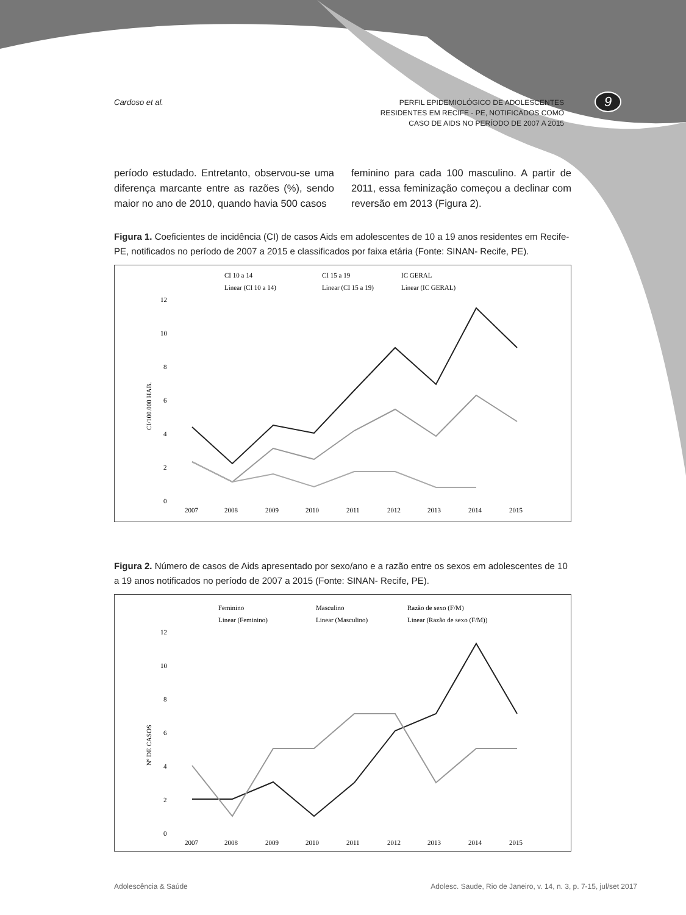Cardoso et al.
PERFIL EPIDEMIOLÓGICO DE ADOLESCENTES
RESIDENTES EM RECIFE - PE, NOTIFICADOS COMO
CASO DE AIDS NO PERÍODO DE 2007 A 2015
9
período estudado. Entretanto, observou-se uma diferença marcante entre as razões (%), sendo maior no ano de 2010, quando havia 500 casos
feminino para cada 100 masculino. A partir de 2011, essa feminização começou a declinar com reversão em 2013 (Figura 2).
Figura 1. Coeficientes de incidência (CI) de casos Aids em adolescentes de 10 a 19 anos residentes em Recife-PE, notificados no período de 2007 a 2015 e classificados por faixa etária (Fonte: SINAN- Recife, PE).
CI 10 a 14
CI 15 a 19
IC GERAL
Linear (CI 10 a 14)
Linear (CI 15 a 19)
Linear (IC GERAL)
12
10
8
6
4
2
0
CI/100.000 HAB.
2007
2008
2009
2010
2011
2012
2013
2014
2015
Figura 2. Número de casos de Aids apresentado por sexo/ano e a razão entre os sexos em adolescentes de 10 a 19 anos notificados no período de 2007 a 2015 (Fonte: SINAN- Recife, PE).
Feminino
Masculino
Razão de sexo (F/M)
Linear (Feminino)
Linear (Masculino)
Linear (Razão de sexo (F/M))
12
10
8
6
4
2
0
Nº DE CASOS
2007
2008
2009
2010
2011
2012
2013
2014
2015
Adolescência & Saúde Adolesc. Saude, Rio de Janeiro, v. 14, n. 3, p. 7-15, jul/set 2017